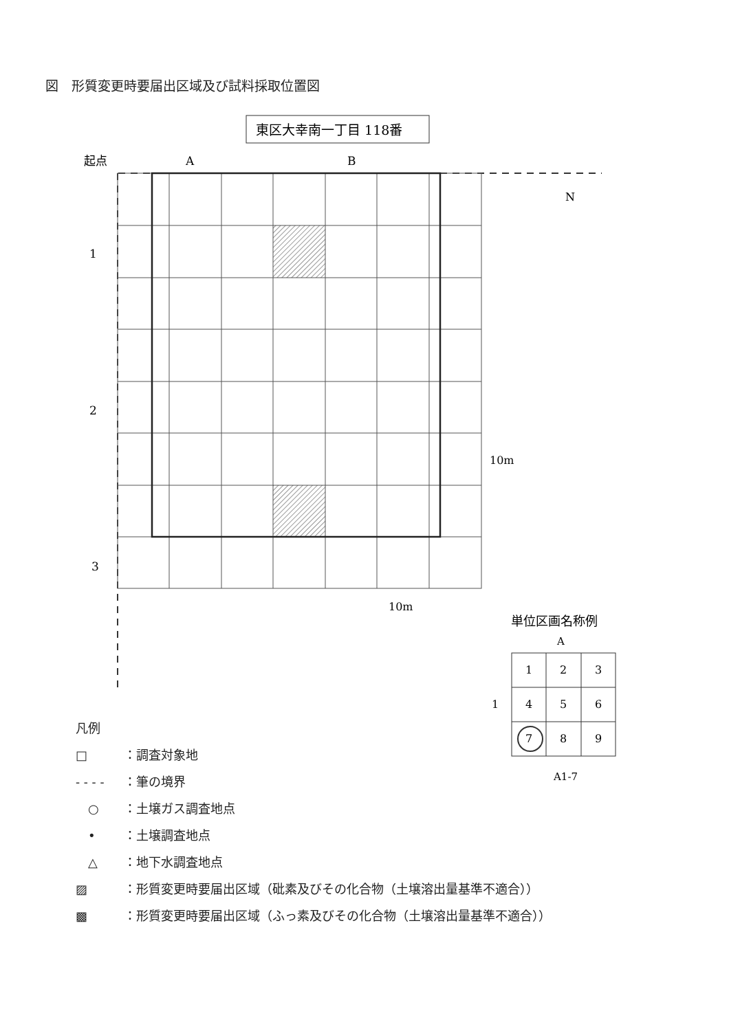図　形質変更時要届出区域及び試料採取位置図
東区大幸南一丁目 118番
起点
A
B
1
2
3
N
10m
10m
単位区画名称例
A
1
1
2
3
4
5
6
7
8
9
A1-7
凡例
□ ：調査対象地
- - - - ：筆の境界
　○ ：土壌ガス調査地点
　• ：土壌調査地点
　△ ：地下水調査地点
▨ ：形質変更時要届出区域（砒素及びその化合物（土壌溶出量基準不適合））
▩ ：形質変更時要届出区域（ふっ素及びその化合物（土壌溶出量基準不適合））